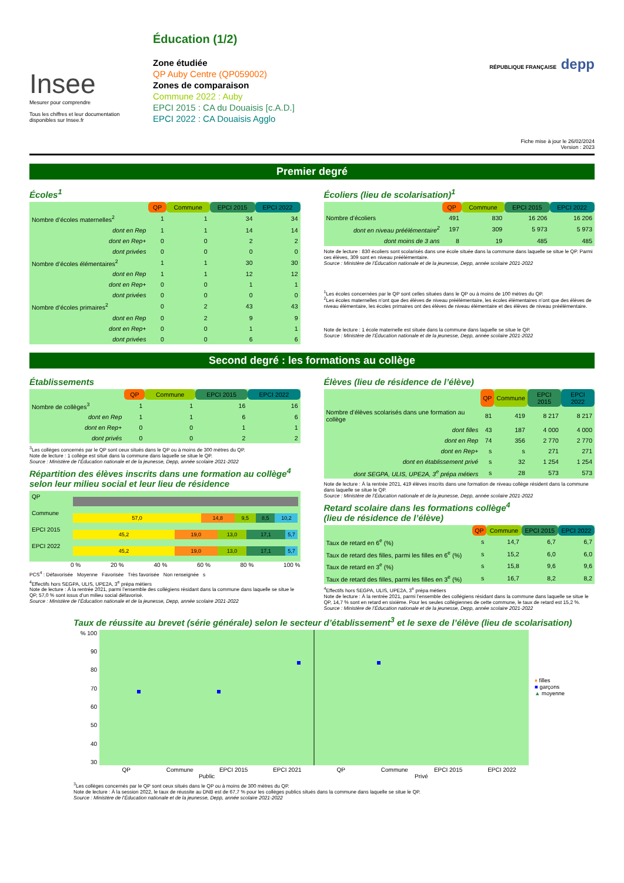Insee
Mesurer pour comprendre
Tous les chiffres et leur documentation disponibles sur Insee.fr
Éducation (1/2)
Zone étudiée
QP Auby Centre (QP059002)
Zones de comparaison
Commune 2022 : Auby
EPCI 2015 : CA du Douaisis [c.A.D.]
EPCI 2022 : CA Douaisis Agglo
RÉPUBLIQUE FRANÇAISE depp
Fiche mise à jour le 26/02/2024
Version : 2023
Premier degré
Écoles<sup>1</sup>
| | QP | Commune | EPCI 2015 | EPCI 2022 |
| Nombre d’écoles maternelles<sup>2</sup> | 1 | 1 | 34 | 34 |
| dont en Rep | 1 | 1 | 14 | 14 |
| dont en Rep+ | 0 | 0 | 2 | 2 |
| dont privées | 0 | 0 | 0 | 0 |
| Nombre d’écoles élémentaires<sup>2</sup> | 1 | 1 | 30 | 30 |
| dont en Rep | 1 | 1 | 12 | 12 |
| dont en Rep+ | 0 | 0 | 1 | 1 |
| dont privées | 0 | 0 | 0 | 0 |
| Nombre d’écoles primaires<sup>2</sup> | 0 | 2 | 43 | 43 |
| dont en Rep | 0 | 2 | 9 | 9 |
| dont en Rep+ | 0 | 0 | 1 | 1 |
| dont privées | 0 | 0 | 6 | 6 |
Écoliers (lieu de scolarisation)<sup>1</sup>
| | QP | Commune | EPCI 2015 | EPCI 2022 |
| Nombre d’écoliers | 491 | 830 | 16 206 | 16 206 |
| dont en niveau préélémentaire<sup>2</sup> | 197 | 309 | 5 973 | 5 973 |
| dont moins de 3 ans | 8 | 19 | 485 | 485 |
Note de lecture : 830 écoliers sont scolarisés dans une école située dans la commune dans laquelle se situe le QP. Parmi ces élèves, 309 sont en niveau préélémentaire.
Source : Ministère de l’Éducation nationale et de la jeunesse, Depp, année scolaire 2021-2022
<sup>1</sup> Les écoles concernées par le QP sont celles situées dans le QP ou à moins de 100 mètres du QP.
<sup>2</sup> Les écoles maternelles n’ont que des élèves de niveau préélémentaire, les écoles élémentaires n’ont que des élèves de niveau élémentaire, les écoles primaires ont des élèves de niveau élémentaire et des élèves de niveau préélémentaire.
Note de lecture : 1 école maternelle est située dans la commune dans laquelle se situe le QP.
Source : Ministère de l’Éducation nationale et de la jeunesse, Depp, année scolaire 2021-2022
Second degré : les formations au collège
Établissements
| | QP | Commune | EPCI 2015 | EPCI 2022 |
| Nombre de collèges<sup>3</sup> | 1 | 1 | 16 | 16 |
| dont en Rep | 1 | 1 | 6 | 6 |
| dont en Rep+ | 0 | 0 | 1 | 1 |
| dont privés | 0 | 0 | 2 | 2 |
<sup>3</sup> Les collèges concernés par le QP sont ceux situés dans le QP ou à moins de 300 mètres du QP.
Note de lecture : 1 collège est situé dans la commune dans laquelle se situe le QP.
Source : Ministère de l’Éducation nationale et de la jeunesse, Depp, année scolaire 2021-2022
Répartition des élèves inscrits dans une formation au collège<sup>4</sup> selon leur milieu social et leur lieu de résidence
QP
Commune
57,0 14,8 9,5 8,5 10,2
EPCI 2015
45,2 19,0 13,0 17,1 5,7
EPCI 2022
45,2 19,0 13,0 17,1 5,7
0 % 20 % 40 % 60 % 80 % 100 %
PCS<sup>4</sup> : Défavorisée Moyenne Favorisée Très favorisée Non renseignée s
<sup>4</sup> Effectifs hors SEGPA, ULIS, UPE2A, 3<sup>e</sup> prépa métiers
Note de lecture : À la rentrée 2021, parmi l’ensemble des collégiens résidant dans la commune dans laquelle se situe le QP, 57,0 % sont issus d’un milieu social défavorisé.
Source : Ministère de l’Éducation nationale et de la jeunesse, Depp, année scolaire 2021-2022
Élèves (lieu de résidence de l’élève)
| | QP | Commune | EPCI 2015 | EPCI 2022 |
| Nombre d’élèves scolarisés dans une formation au collège | 81 | 419 | 8 217 | 8 217 |
| dont filles | 43 | 187 | 4 000 | 4 000 |
| dont en Rep | 74 | 356 | 2 770 | 2 770 |
| dont en Rep+ | s | s | 271 | 271 |
| dont en établissement privé | s | 32 | 1 254 | 1 254 |
| dont SEGPA, ULIS, UPE2A, 3<sup>e</sup> prépa métiers | s | 28 | 573 | 573 |
Note de lecture : À la rentrée 2021, 419 élèves inscrits dans une formation de niveau collège résident dans la commune dans laquelle se situe le QP.
Source : Ministère de l’Éducation nationale et de la jeunesse, Depp, année scolaire 2021-2022
Retard scolaire dans les formations collège<sup>4</sup>
(lieu de résidence de l’élève)
| | QP | Commune | EPCI 2015 | EPCI 2022 |
| Taux de retard en 6<sup>e</sup> (%) | s | 14,7 | 6,7 | 6,7 |
| Taux de retard des filles, parmi les filles en 6<sup>e</sup> (%) | s | 15,2 | 6,0 | 6,0 |
| Taux de retard en 3<sup>e</sup> (%) | s | 15,8 | 9,6 | 9,6 |
| Taux de retard des filles, parmi les filles en 3<sup>e</sup> (%) | s | 16,7 | 8,2 | 8,2 |
<sup>4</sup> Effectifs hors SEGPA, ULIS, UPE2A, 3<sup>e</sup> prépa métiers
Note de lecture : À la rentrée 2021, parmi l’ensemble des collégiens résidant dans la commune dans laquelle se situe le QP, 14,7 % sont en retard en sixième. Pour les seules collégiennes de cette commune, le taux de retard est 15,2 %.
Source : Ministère de l’Éducation nationale et de la jeunesse, Depp, année scolaire 2021-2022
Taux de réussite au brevet (série générale) selon le secteur d’établissement<sup>3</sup> et le sexe de l’élève (lieu de scolarisation)
% 100
90
80
70
60
50
40
30
QP Commune EPCI 2015 EPCI 2021 QP Commune EPCI 2015 EPCI 2022
Public Privé
♦ filles
■ garçons
▲ moyenne
<sup>3</sup> Les collèges concernés par le QP sont ceux situés dans le QP ou à moins de 300 mètres du QP.
Note de lecture : À la session 2022, le taux de réussite au DNB est de 67,7 % pour les collèges publics situés dans la commune dans laquelle se situe le QP.
Source : Ministère de l’Éducation nationale et de la jeunesse, Depp, année scolaire 2021-2022